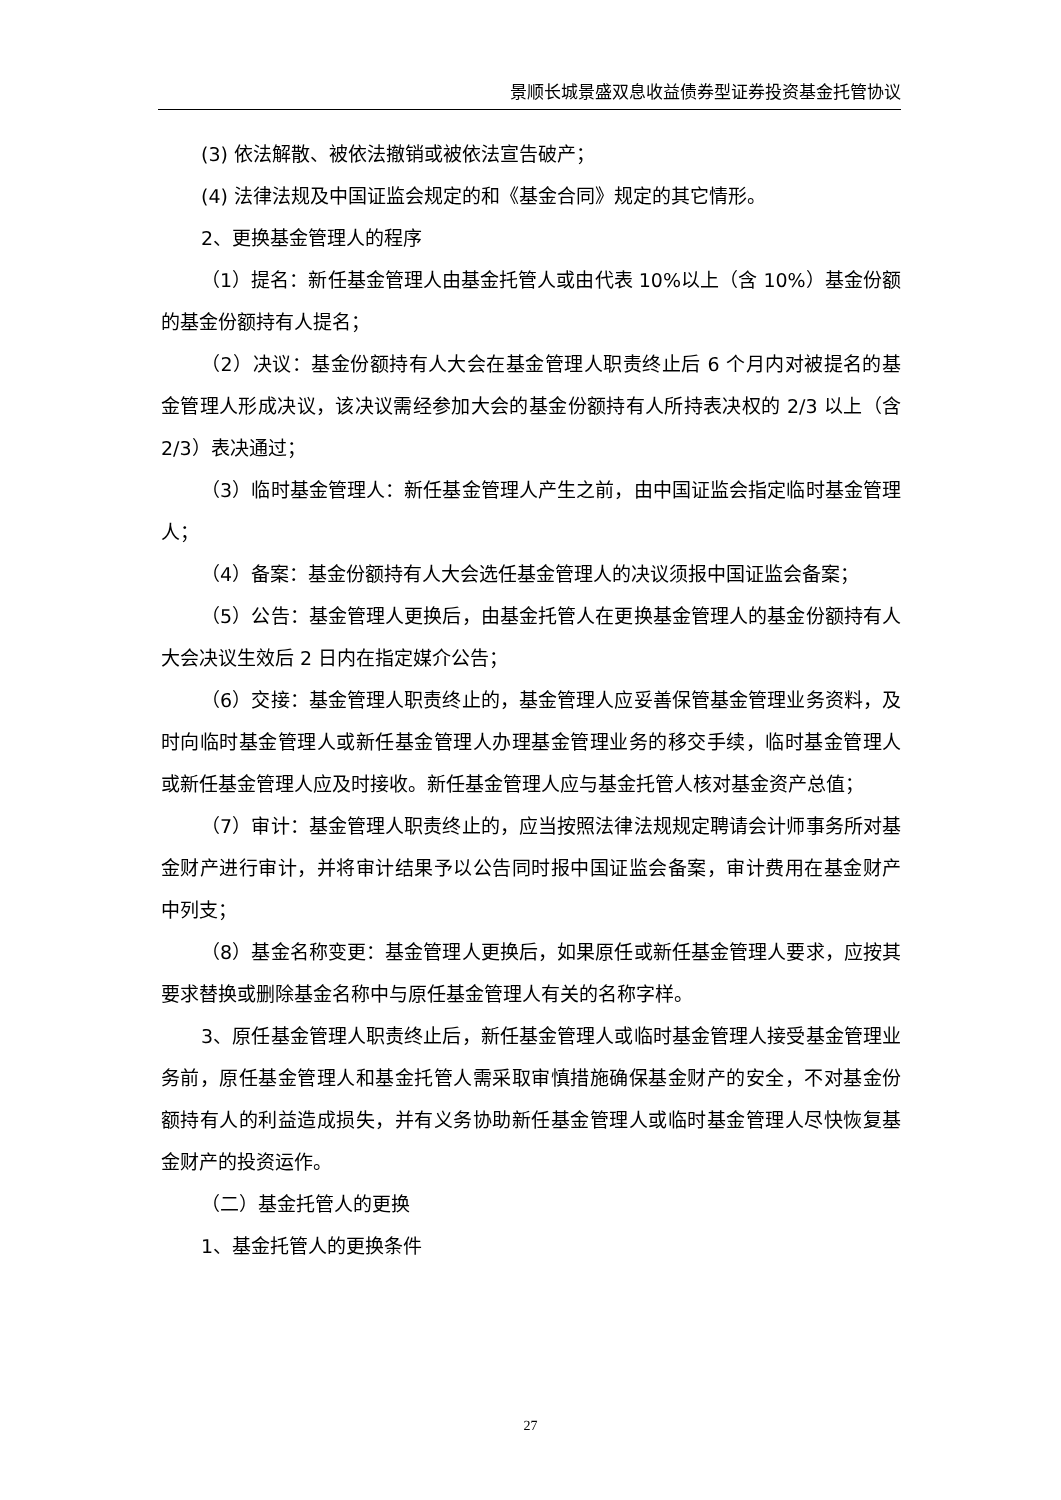景顺长城景盛双息收益债券型证券投资基金托管协议
(3) 依法解散、被依法撤销或被依法宣告破产；
(4) 法律法规及中国证监会规定的和《基金合同》规定的其它情形。
2、更换基金管理人的程序
（1）提名：新任基金管理人由基金托管人或由代表 10%以上（含 10%）基金份额的基金份额持有人提名；
（2）决议：基金份额持有人大会在基金管理人职责终止后 6 个月内对被提名的基金管理人形成决议，该决议需经参加大会的基金份额持有人所持表决权的 2/3 以上（含 2/3）表决通过；
（3）临时基金管理人：新任基金管理人产生之前，由中国证监会指定临时基金管理人；
（4）备案：基金份额持有人大会选任基金管理人的决议须报中国证监会备案；
（5）公告：基金管理人更换后，由基金托管人在更换基金管理人的基金份额持有人大会决议生效后 2 日内在指定媒介公告；
（6）交接：基金管理人职责终止的，基金管理人应妥善保管基金管理业务资料，及时向临时基金管理人或新任基金管理人办理基金管理业务的移交手续，临时基金管理人或新任基金管理人应及时接收。新任基金管理人应与基金托管人核对基金资产总值；
（7）审计：基金管理人职责终止的，应当按照法律法规规定聘请会计师事务所对基金财产进行审计，并将审计结果予以公告同时报中国证监会备案，审计费用在基金财产中列支；
（8）基金名称变更：基金管理人更换后，如果原任或新任基金管理人要求，应按其要求替换或删除基金名称中与原任基金管理人有关的名称字样。
3、原任基金管理人职责终止后，新任基金管理人或临时基金管理人接受基金管理业务前，原任基金管理人和基金托管人需采取审慎措施确保基金财产的安全，不对基金份额持有人的利益造成损失，并有义务协助新任基金管理人或临时基金管理人尽快恢复基金财产的投资运作。
（二）基金托管人的更换
1、基金托管人的更换条件
27